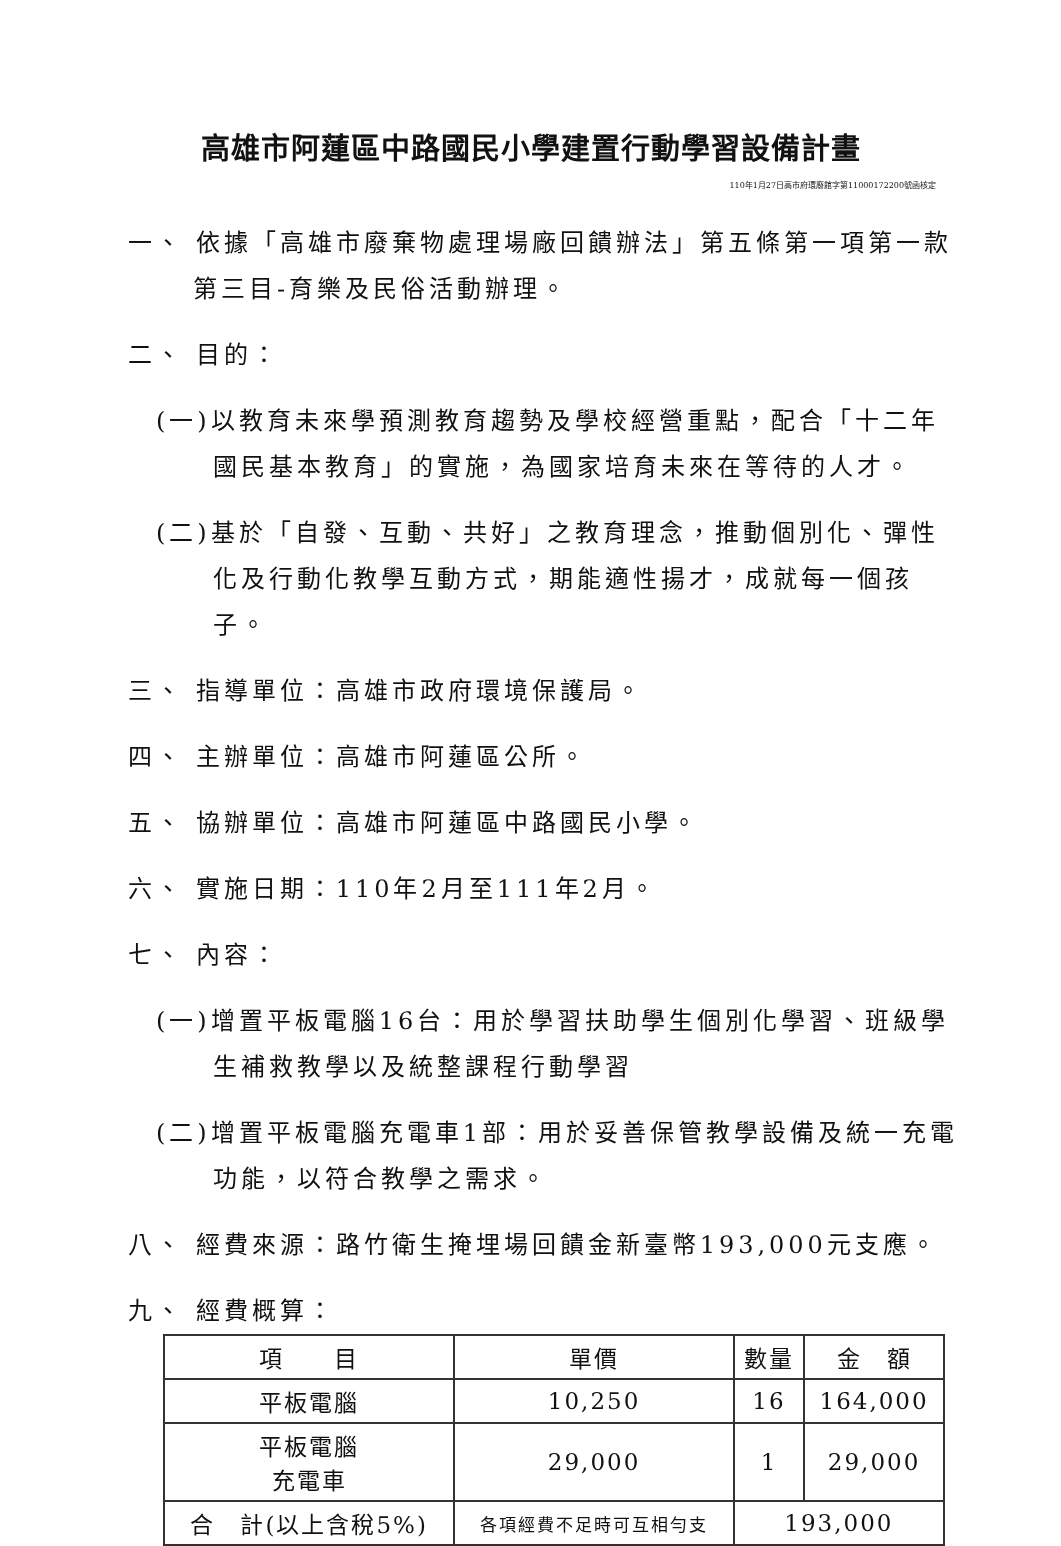高雄市阿蓮區中路國民小學建置行動學習設備計畫
110年1月27日高市府環廢館字第11000172200號函核定
一、 依據「高雄市廢棄物處理場廠回饋辦法」第五條第一項第一款第三目-育樂及民俗活動辦理。
二、 目的：
(一)以教育未來學預測教育趨勢及學校經營重點，配合「十二年國民基本教育」的實施，為國家培育未來在等待的人才。
(二)基於「自發、互動、共好」之教育理念，推動個別化、彈性化及行動化教學互動方式，期能適性揚才，成就每一個孩子。
三、 指導單位：高雄市政府環境保護局。
四、 主辦單位：高雄市阿蓮區公所。
五、 協辦單位：高雄市阿蓮區中路國民小學。
六、 實施日期：110年2月至111年2月。
七、 內容：
(一)增置平板電腦16台：用於學習扶助學生個別化學習、班級學生補救教學以及統整課程行動學習
(二)增置平板電腦充電車1部：用於妥善保管教學設備及統一充電功能，以符合教學之需求。
八、 經費來源：路竹衛生掩埋場回饋金新臺幣193,000元支應。
九、 經費概算：
| 項 目 | 單價 | 數量 | 金 額 |
| 平板電腦 | 10,250 | 16 | 164,000 |
| 平板電腦 充電車 | 29,000 | 1 | 29,000 |
| 合 計(以上含稅5%) | 各項經費不足時可互相勻支 | 193,000 | |